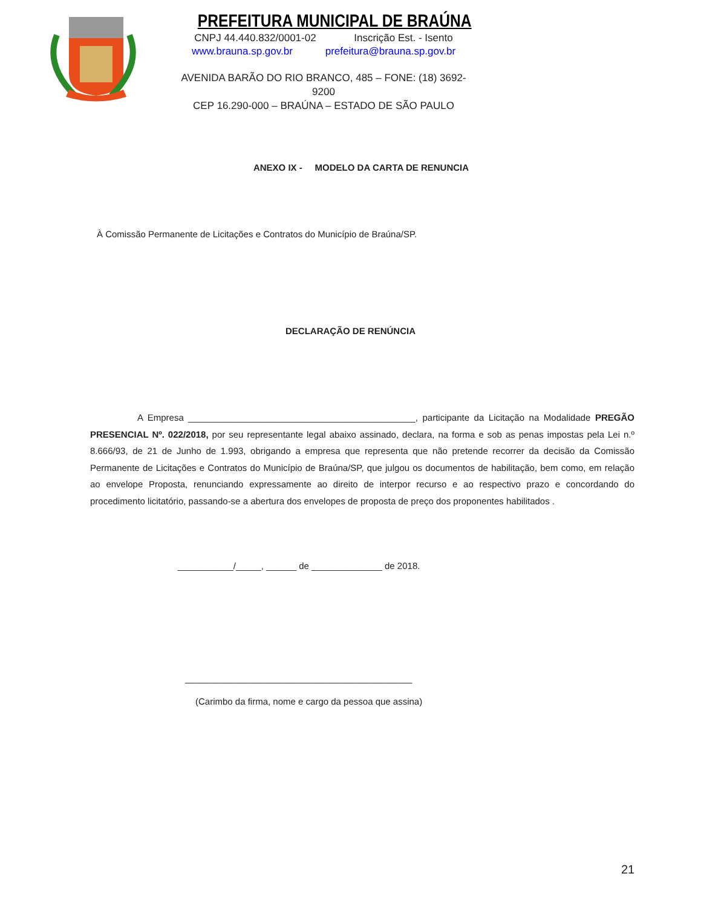PREFEITURA MUNICIPAL DE BRAÚNA
CNPJ 44.440.832/0001-02 Inscrição Est. - Isento
www.brauna.sp.gov.br prefeitura@brauna.sp.gov.br
AVENIDA BARÃO DO RIO BRANCO, 485 – FONE: (18) 3692-9200
CEP 16.290-000 – BRAÚNA – ESTADO DE SÃO PAULO
ANEXO IX - MODELO DA CARTA DE RENUNCIA
À Comissão Permanente de Licitações e Contratos do Município de Braúna/SP.
DECLARAÇÃO DE RENÚNCIA
A Empresa _____________________________________________, participante da Licitação na Modalidade PREGÃO PRESENCIAL Nº. 022/2018, por seu representante legal abaixo assinado, declara, na forma e sob as penas impostas pela Lei n.º 8.666/93, de 21 de Junho de 1.993, obrigando a empresa que representa que não pretende recorrer da decisão da Comissão Permanente de Licitações e Contratos do Município de Braúna/SP, que julgou os documentos de habilitação, bem como, em relação ao envelope Proposta, renunciando expressamente ao direito de interpor recurso e ao respectivo prazo e concordando do procedimento licitatório, passando-se a abertura dos envelopes de proposta de preço dos proponentes habilitados .
___________/_____, ______ de ______________ de 2018.
_____________________________________________
(Carimbo da firma, nome e cargo da pessoa que assina)
21